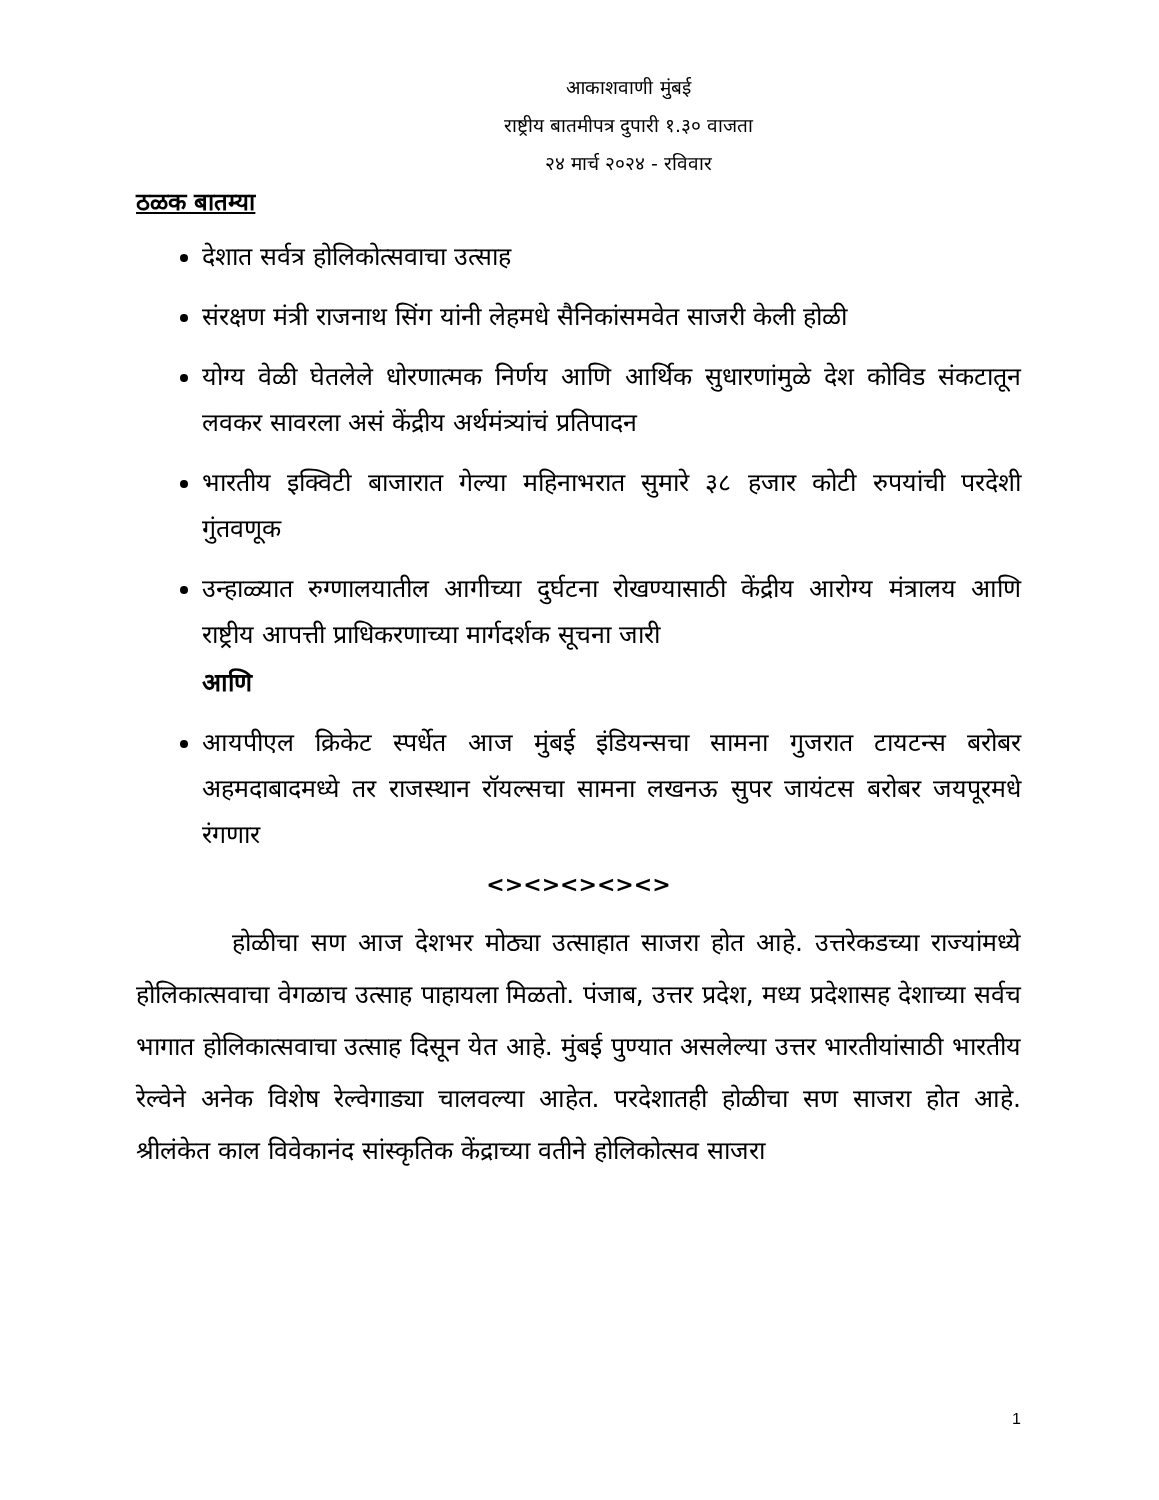आकाशवाणी मुंबई
राष्ट्रीय बातमीपत्र दुपारी १.३० वाजता
२४ मार्च २०२४ - रविवार
ठळक बातम्या
देशात सर्वत्र होलिकोत्सवाचा उत्साह
संरक्षण मंत्री राजनाथ सिंग यांनी लेहमधे सैनिकांसमवेत साजरी केली होळी
योग्य वेळी घेतलेले धोरणात्मक निर्णय आणि आर्थिक सुधारणांमुळे देश कोविड संकटातून लवकर सावरला असं केंद्रीय अर्थमंत्र्यांचं प्रतिपादन
भारतीय इक्विटी बाजारात गेल्या महिनाभरात सुमारे ३८ हजार कोटी रुपयांची परदेशी गुंतवणूक
उन्हाळ्यात रुग्णालयातील आगीच्या दुर्घटना रोखण्यासाठी केंद्रीय आरोग्य मंत्रालय आणि राष्ट्रीय आपत्ती प्राधिकरणाच्या मार्गदर्शक सूचना जारी
आणि
आयपीएल क्रिकेट स्पर्धेत आज मुंबई इंडियन्सचा सामना गुजरात टायटन्स बरोबर अहमदाबादमध्ये तर राजस्थान रॉयल्सचा सामना लखनऊ सुपर जायंटस बरोबर जयपूरमधे रंगणार
<><><><><>
होळीचा सण आज देशभर मोठ्या उत्साहात साजरा होत आहे. उत्तरेकडच्या राज्यांमध्ये होलिकात्सवाचा वेगळाच उत्साह पाहायला मिळतो. पंजाब, उत्तर प्रदेश, मध्य प्रदेशासह देशाच्या सर्वच भागात होलिकात्सवाचा उत्साह दिसून येत आहे. मुंबई पुण्यात असलेल्या उत्तर भारतीयांसाठी भारतीय रेल्वेने अनेक विशेष रेल्वेगाड्या चालवल्या आहेत. परदेशातही होळीचा सण साजरा होत आहे. श्रीलंकेत काल विवेकानंद सांस्कृतिक केंद्राच्या वतीने होलिकोत्सव साजरा
1